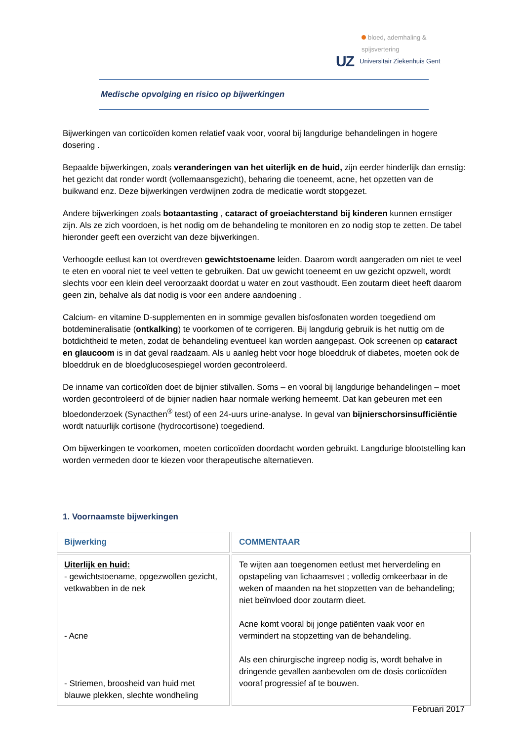bloed, ademhaling & spijsvertering
UZ Universitair Ziekenhuis Gent
Medische opvolging en risico op bijwerkingen
Bijwerkingen van corticoïden komen relatief vaak voor, vooral bij langdurige behandelingen in hogere dosering .
Bepaalde bijwerkingen, zoals veranderingen van het uiterlijk en de huid, zijn eerder hinderlijk dan ernstig: het gezicht dat ronder wordt (vollemaansgezicht), beharing die toeneemt, acne, het opzetten van de buikwand enz. Deze bijwerkingen verdwijnen zodra de medicatie wordt stopgezet.
Andere bijwerkingen zoals botaantasting , cataract of groeiachterstand bij kinderen kunnen ernstiger zijn. Als ze zich voordoen, is het nodig om de behandeling te monitoren en zo nodig stop te zetten. De tabel hieronder geeft een overzicht van deze bijwerkingen.
Verhoogde eetlust kan tot overdreven gewichtstoename leiden. Daarom wordt aangeraden om niet te veel te eten en vooral niet te veel vetten te gebruiken. Dat uw gewicht toeneemt en uw gezicht opzwelt, wordt slechts voor een klein deel veroorzaakt doordat u water en zout vasthoudt. Een zoutarm dieet heeft daarom geen zin, behalve als dat nodig is voor een andere aandoening .
Calcium- en vitamine D-supplementen en in sommige gevallen bisfosfonaten worden toegediend om botdemineralisatie (ontkalking) te voorkomen of te corrigeren. Bij langdurig gebruik is het nuttig om de botdichtheid te meten, zodat de behandeling eventueel kan worden aangepast. Ook screenen op cataract en glaucoom is in dat geval raadzaam. Als u aanleg hebt voor hoge bloeddruk of diabetes, moeten ook de bloeddruk en de bloedglucosespiegel worden gecontroleerd.
De inname van corticoïden doet de bijnier stilvallen. Soms – en vooral bij langdurige behandelingen – moet worden gecontroleerd of de bijnier nadien haar normale werking herneemt. Dat kan gebeuren met een bloedonderzoek (Synacthen<sup>®</sup> test) of een 24-uurs urine-analyse. In geval van bijnierschorsinsufficiëntie wordt natuurlijk cortisone (hydrocortisone) toegediend.
Om bijwerkingen te voorkomen, moeten corticoïden doordacht worden gebruikt. Langdurige blootstelling kan worden vermeden door te kiezen voor therapeutische alternatieven.
1. Voornaamste bijwerkingen
| Bijwerking | COMMENTAAR |
| --- | --- |
| Uiterlijk en huid: - gewichtstoename, opgezwollen gezicht, vetkwabben in de nek - Acne - Striemen, broosheid van huid met blauwe plekken, slechte wondheling | Te wijten aan toegenomen eetlust met herverdeling en opstapeling van lichaamsvet ; volledig omkeerbaar in de weken of maanden na het stopzetten van de behandeling; niet beïnvloed door zoutarm dieet. Acne komt vooral bij jonge patiënten vaak voor en vermindert na stopzetting van de behandeling. Als een chirurgische ingreep nodig is, wordt behalve in dringende gevallen aanbevolen om de dosis corticoïden vooraf progressief af te bouwen. |
Februari 2017